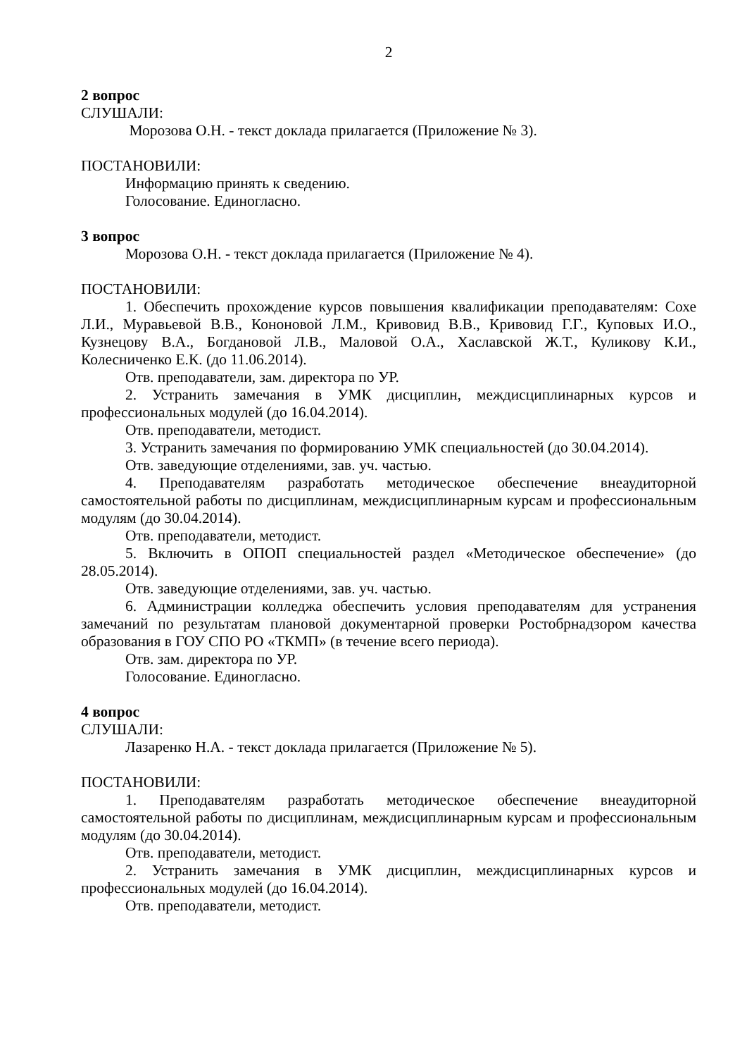2
2 вопрос
СЛУШАЛИ:
Морозова О.Н. - текст доклада прилагается (Приложение № 3).
ПОСТАНОВИЛИ:
Информацию принять к сведению.
Голосование. Единогласно.
3 вопрос
Морозова О.Н. - текст доклада прилагается (Приложение № 4).
ПОСТАНОВИЛИ:
1. Обеспечить прохождение курсов повышения квалификации преподавателям: Сохе Л.И., Муравьевой В.В., Кононовой Л.М., Кривовид В.В., Кривовид Г.Г., Куповых И.О., Кузнецову В.А., Богдановой Л.В., Маловой О.А., Хаславской Ж.Т., Куликову К.И., Колесниченко Е.К. (до 11.06.2014).
Отв. преподаватели, зам. директора по УР.
2. Устранить замечания в УМК дисциплин, междисциплинарных курсов и профессиональных модулей (до 16.04.2014).
Отв. преподаватели, методист.
3. Устранить замечания по формированию УМК специальностей (до 30.04.2014).
Отв. заведующие отделениями, зав. уч. частью.
4. Преподавателям разработать методическое обеспечение внеаудиторной самостоятельной работы по дисциплинам, междисциплинарным курсам и профессиональным модулям (до 30.04.2014).
Отв. преподаватели, методист.
5. Включить в ОПОП специальностей раздел «Методическое обеспечение» (до 28.05.2014).
Отв. заведующие отделениями, зав. уч. частью.
6. Администрации колледжа обеспечить условия преподавателям для устранения замечаний по результатам плановой документарной проверки Ростобрнадзором качества образования в ГОУ СПО РО «ТКМП» (в течение всего периода).
Отв. зам. директора по УР.
Голосование. Единогласно.
4 вопрос
СЛУШАЛИ:
Лазаренко Н.А. - текст доклада прилагается (Приложение № 5).
ПОСТАНОВИЛИ:
1. Преподавателям разработать методическое обеспечение внеаудиторной самостоятельной работы по дисциплинам, междисциплинарным курсам и профессиональным модулям (до 30.04.2014).
Отв. преподаватели, методист.
2. Устранить замечания в УМК дисциплин, междисциплинарных курсов и профессиональных модулей (до 16.04.2014).
Отв. преподаватели, методист.